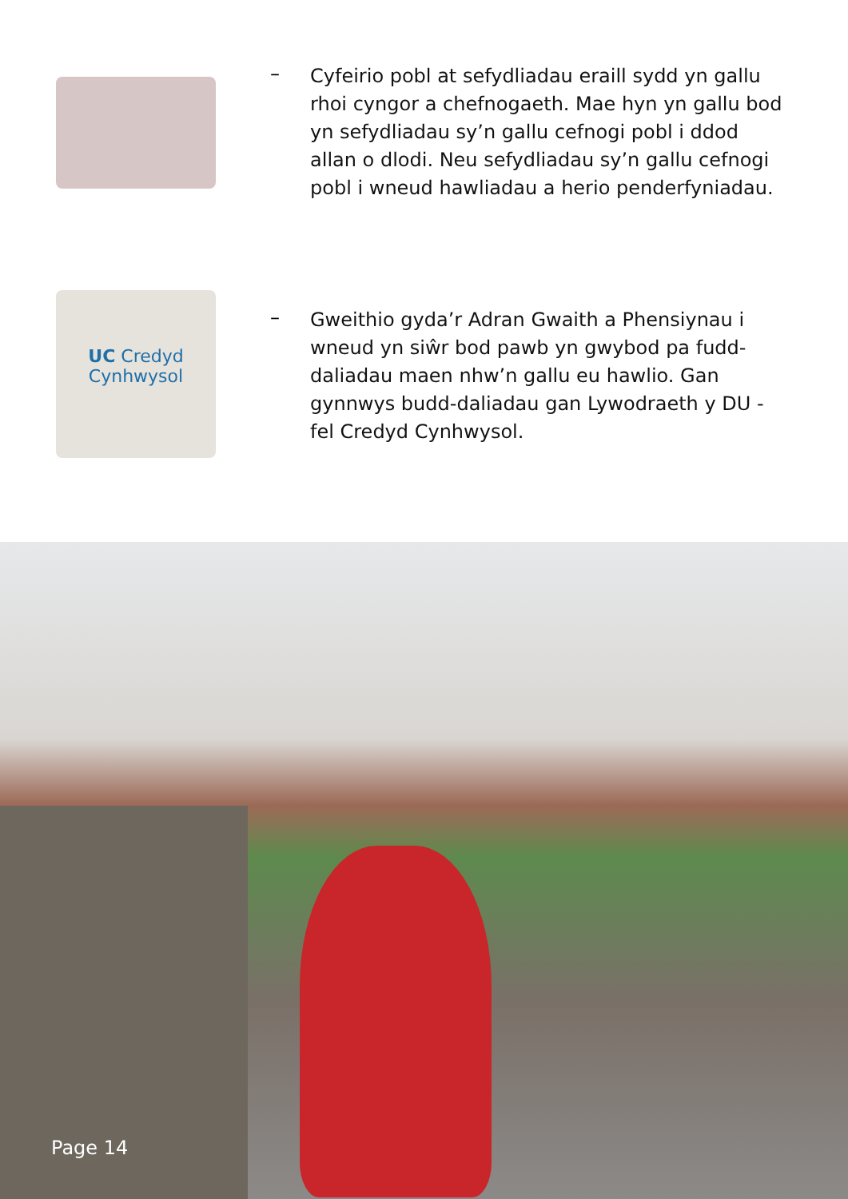–
Cyfeirio pobl at sefydliadau eraill sydd yn gallu rhoi cyngor a chefnogaeth. Mae hyn yn gallu bod yn sefydliadau sy’n gallu cefnogi pobl i ddod allan o dlodi. Neu sefydliadau sy’n gallu cefnogi pobl i wneud hawliadau a herio penderfyniadau.
UC Credyd Cynhwysol
–
Gweithio gyda’r Adran Gwaith a Phensiynau i wneud yn siŵr bod pawb yn gwybod pa fudd-daliadau maen nhw’n gallu eu hawlio. Gan gynnwys budd-daliadau gan Lywodraeth y DU - fel Credyd Cynhwysol.
Page 14